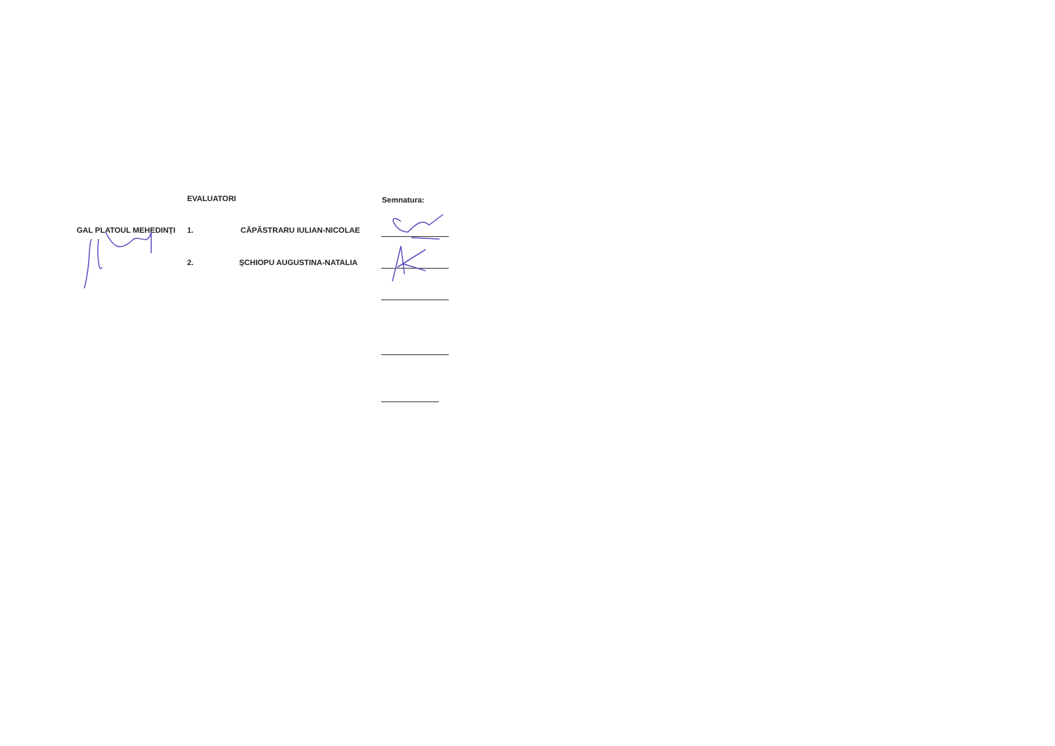EVALUATORI Semnatura:
GAL PLATOUL MEHEDINŢI 1. CĂPĂSTRARU IULIAN-NICOLAE
2. ŞCHIOPU AUGUSTINA-NATALIA